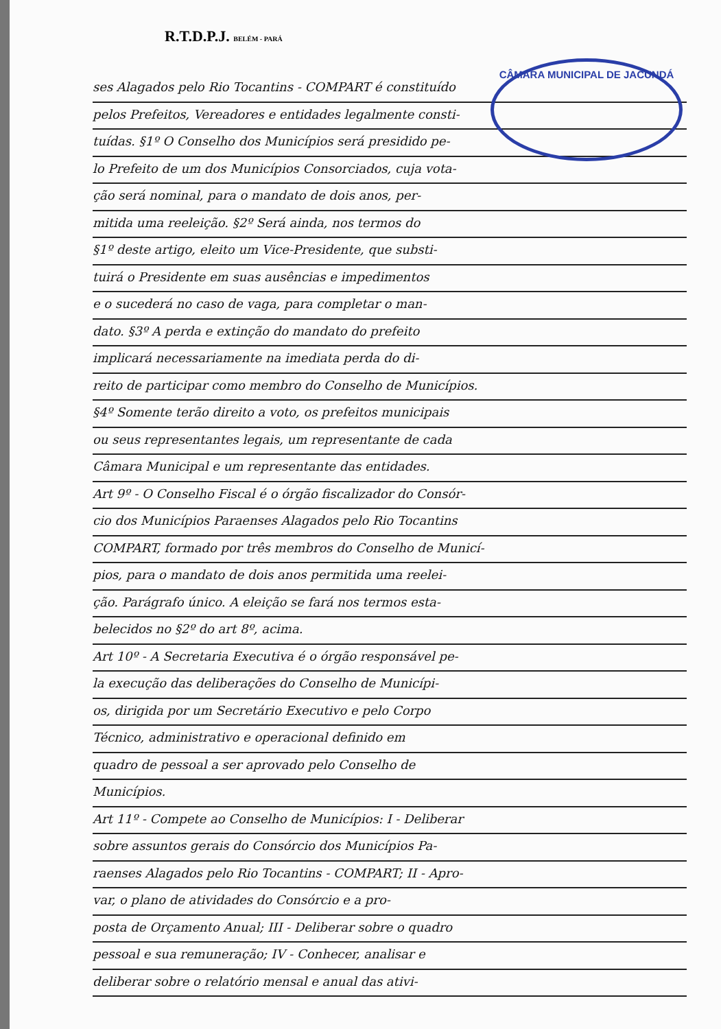R.T.D.P.J. BELÉM - PARÁ
CÂMARA MUNICIPAL DE JACUNDÁ
ses Alagados pelo Rio Tocantins - COMPART é constituído
pelos Prefeitos, Vereadores e entidades legalmente consti-
tuídas. §1º O Conselho dos Municípios será presidido pe-
lo Prefeito de um dos Municípios Consorciados, cuja vota-
ção será nominal, para o mandato de dois anos, per-
mitida uma reeleição. §2º Será ainda, nos termos do
§1º deste artigo, eleito um Vice-Presidente, que substi-
tuirá o Presidente em suas ausências e impedimentos
e o sucederá no caso de vaga, para completar o man-
dato. §3º A perda e extinção do mandato do prefeito
implicará necessariamente na imediata perda do di-
reito de participar como membro do Conselho de Municípios.
§4º Somente terão direito a voto, os prefeitos municipais
ou seus representantes legais, um representante de cada
Câmara Municipal e um representante das entidades.
Art 9º - O Conselho Fiscal é o órgão fiscalizador do Consór-
cio dos Municípios Paraenses Alagados pelo Rio Tocantins
COMPART, formado por três membros do Conselho de Municí-
pios, para o mandato de dois anos permitida uma reelei-
ção. Parágrafo único. A eleição se fará nos termos esta-
belecidos no §2º do art 8º, acima.
Art 10º - A Secretaria Executiva é o órgão responsável pe-
la execução das deliberações do Conselho de Municípi-
os, dirigida por um Secretário Executivo e pelo Corpo
Técnico, administrativo e operacional definido em
quadro de pessoal a ser aprovado pelo Conselho de
Municípios.
Art 11º - Compete ao Conselho de Municípios: I - Deliberar
sobre assuntos gerais do Consórcio dos Municípios Pa-
raenses Alagados pelo Rio Tocantins - COMPART; II - Apro-
var, o plano de atividades do Consórcio e a pro-
posta de Orçamento Anual; III - Deliberar sobre o quadro
pessoal e sua remuneração; IV - Conhecer, analisar e
deliberar sobre o relatório mensal e anual das ativi-